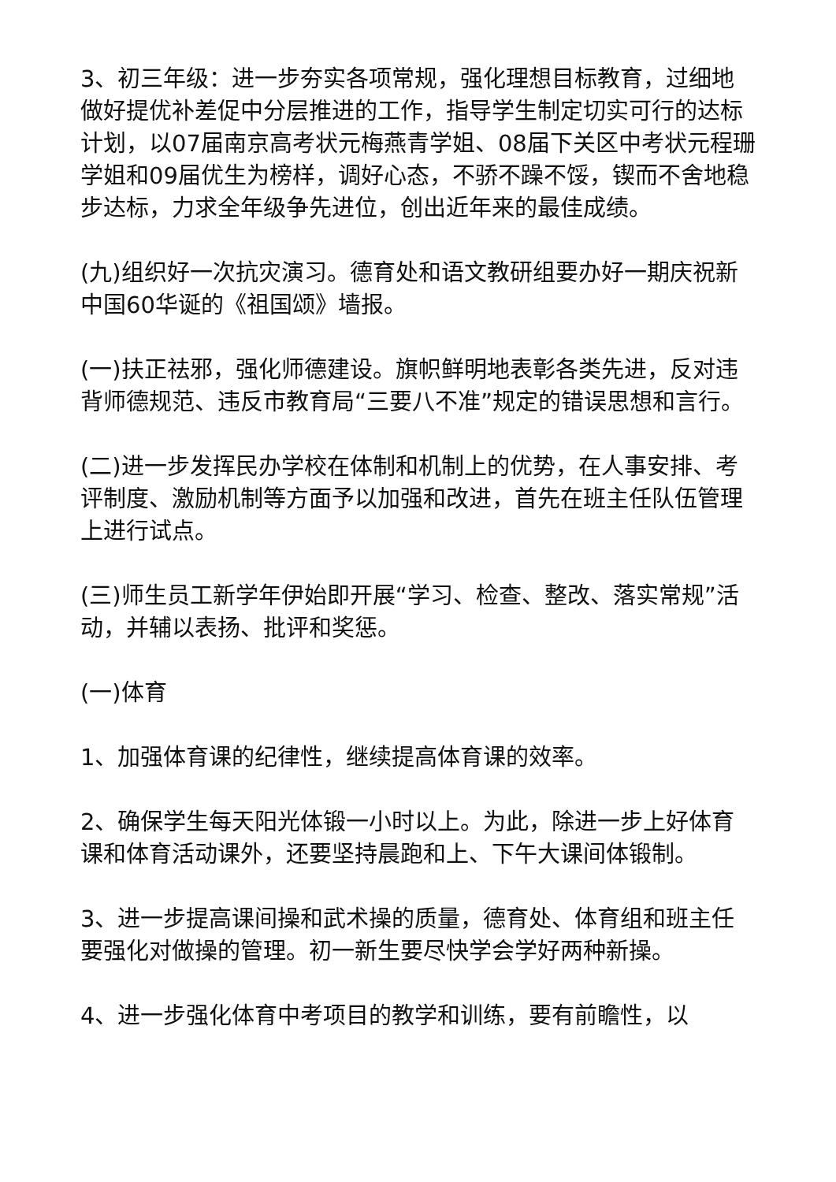3、初三年级：进一步夯实各项常规，强化理想目标教育，过细地做好提优补差促中分层推进的工作，指导学生制定切实可行的达标计划，以07届南京高考状元梅燕青学姐、08届下关区中考状元程珊学姐和09届优生为榜样，调好心态，不骄不躁不馁，锲而不舍地稳步达标，力求全年级争先进位，创出近年来的最佳成绩。
(九)组织好一次抗灾演习。德育处和语文教研组要办好一期庆祝新中国60华诞的《祖国颂》墙报。
(一)扶正祛邪，强化师德建设。旗帜鲜明地表彰各类先进，反对违背师德规范、违反市教育局“三要八不准”规定的错误思想和言行。
(二)进一步发挥民办学校在体制和机制上的优势，在人事安排、考评制度、激励机制等方面予以加强和改进，首先在班主任队伍管理上进行试点。
(三)师生员工新学年伊始即开展“学习、检查、整改、落实常规”活动，并辅以表扬、批评和奖惩。
(一)体育
1、加强体育课的纪律性，继续提高体育课的效率。
2、确保学生每天阳光体锻一小时以上。为此，除进一步上好体育课和体育活动课外，还要坚持晨跑和上、下午大课间体锻制。
3、进一步提高课间操和武术操的质量，德育处、体育组和班主任要强化对做操的管理。初一新生要尽快学会学好两种新操。
4、进一步强化体育中考项目的教学和训练，要有前瞻性，以